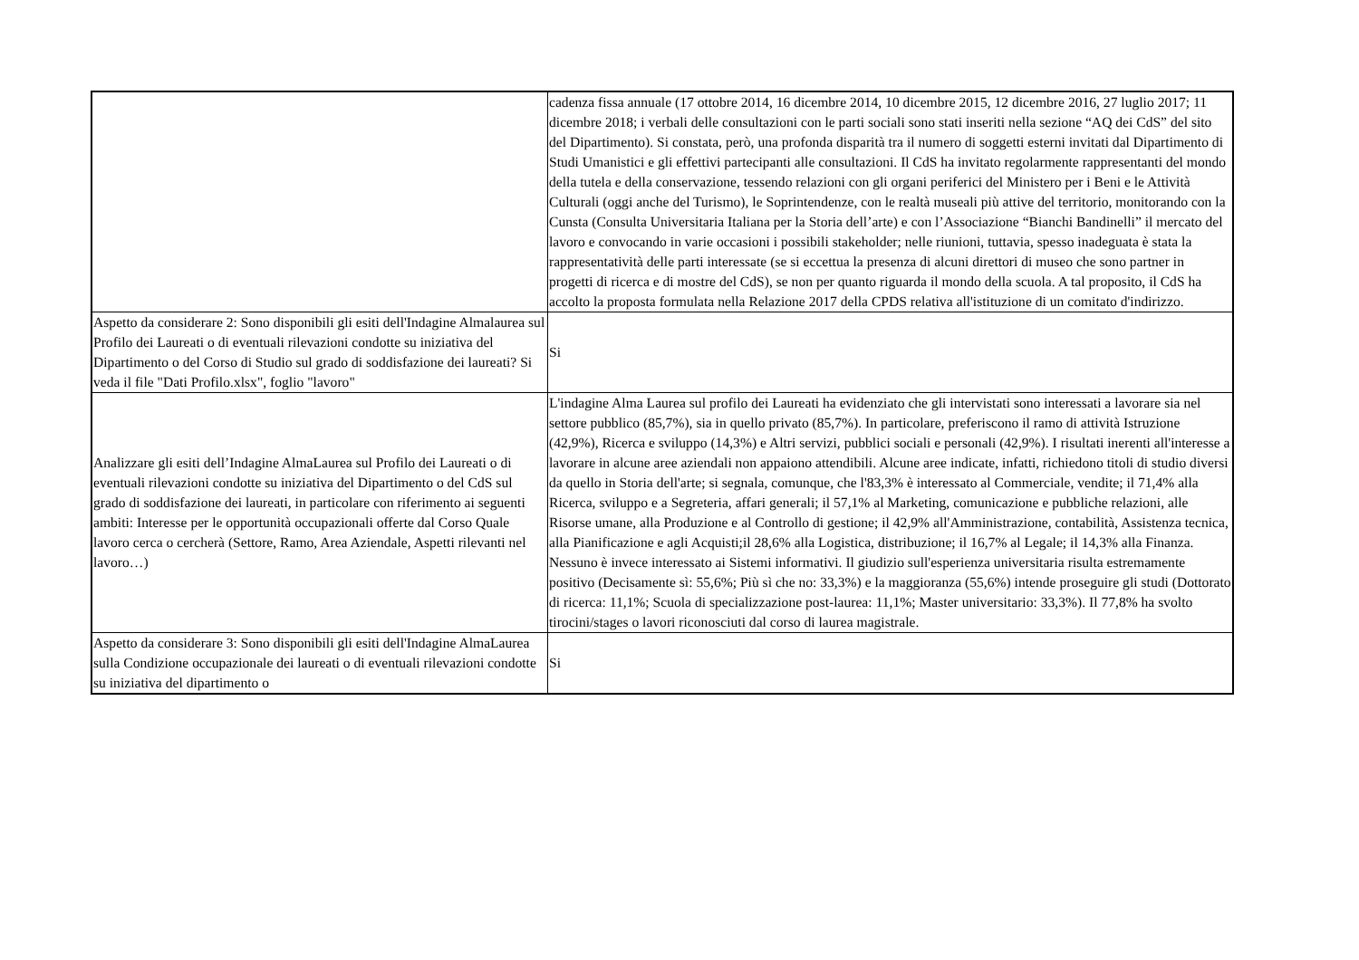| | cadenza fissa annuale (17 ottobre 2014, 16 dicembre 2014, 10 dicembre 2015, 12 dicembre 2016, 27 luglio 2017; 11 dicembre 2018; i verbali delle consultazioni con le parti sociali sono stati inseriti nella sezione “AQ dei CdS” del sito del Dipartimento). Si constata, però, una profonda disparità tra il numero di soggetti esterni invitati dal Dipartimento di Studi Umanistici e gli effettivi partecipanti alle consultazioni. Il CdS ha invitato regolarmente rappresentanti del mondo della tutela e della conservazione, tessendo relazioni con gli organi periferici del Ministero per i Beni e le Attività Culturali (oggi anche del Turismo), le Soprintendenze, con le realtà museali più attive del territorio, monitorando con la Cunsta (Consulta Universitaria Italiana per la Storia dell’arte) e con l’Associazione “Bianchi Bandinelli” il mercato del lavoro e convocando in varie occasioni i possibili stakeholder; nelle riunioni, tuttavia, spesso inadeguata è stata la rappresentatività delle parti interessate (se si eccettua la presenza di alcuni direttori di museo che sono partner in progetti di ricerca e di mostre del CdS), se non per quanto riguarda il mondo della scuola. A tal proposito, il CdS ha accolto la proposta formulata nella Relazione 2017 della CPDS relativa all'istituzione di un comitato d'indirizzo. |
| Aspetto da considerare 2: Sono disponibili gli esiti dell'Indagine Almalaurea sul Profilo dei Laureati o di eventuali rilevazioni condotte su iniziativa del Dipartimento o del Corso di Studio sul grado di soddisfazione dei laureati? Si veda il file "Dati Profilo.xlsx", foglio "lavoro" | Si |
| Analizzare gli esiti dell’Indagine AlmaLaurea sul Profilo dei Laureati o di eventuali rilevazioni condotte su iniziativa del Dipartimento o del CdS sul grado di soddisfazione dei laureati, in particolare con riferimento ai seguenti ambiti: Interesse per le opportunità occupazionali offerte dal Corso Quale lavoro cerca o cercherà (Settore, Ramo, Area Aziendale, Aspetti rilevanti nel lavoro…) | L'indagine Alma Laurea sul profilo dei Laureati ha evidenziato che gli intervistati sono interessati a lavorare sia nel settore pubblico (85,7%), sia in quello privato (85,7%). In particolare, preferiscono il ramo di attività Istruzione (42,9%), Ricerca e sviluppo (14,3%) e Altri servizi, pubblici sociali e personali (42,9%). I risultati inerenti all'interesse a lavorare in alcune aree aziendali non appaiono attendibili. Alcune aree indicate, infatti, richiedono titoli di studio diversi da quello in Storia dell'arte; si segnala, comunque, che l'83,3% è interessato al Commerciale, vendite; il 71,4% alla Ricerca, sviluppo e a Segreteria, affari generali; il 57,1% al Marketing, comunicazione e pubbliche relazioni, alle Risorse umane, alla Produzione e al Controllo di gestione; il 42,9% all'Amministrazione, contabilità, Assistenza tecnica, alla Pianificazione e agli Acquisti;il 28,6% alla Logistica, distribuzione; il 16,7% al Legale; il 14,3% alla Finanza. Nessuno è invece interessato ai Sistemi informativi. Il giudizio sull'esperienza universitaria risulta estremamente positivo (Decisamente sì: 55,6%; Più sì che no: 33,3%) e la maggioranza (55,6%) intende proseguire gli studi (Dottorato di ricerca: 11,1%; Scuola di specializzazione post-laurea: 11,1%; Master universitario: 33,3%). Il 77,8% ha svolto tirocini/stages o lavori riconosciuti dal corso di laurea magistrale. |
| Aspetto da considerare 3: Sono disponibili gli esiti dell'Indagine AlmaLaurea sulla Condizione occupazionale dei laureati o di eventuali rilevazioni condotte su iniziativa del dipartimento o | Si |